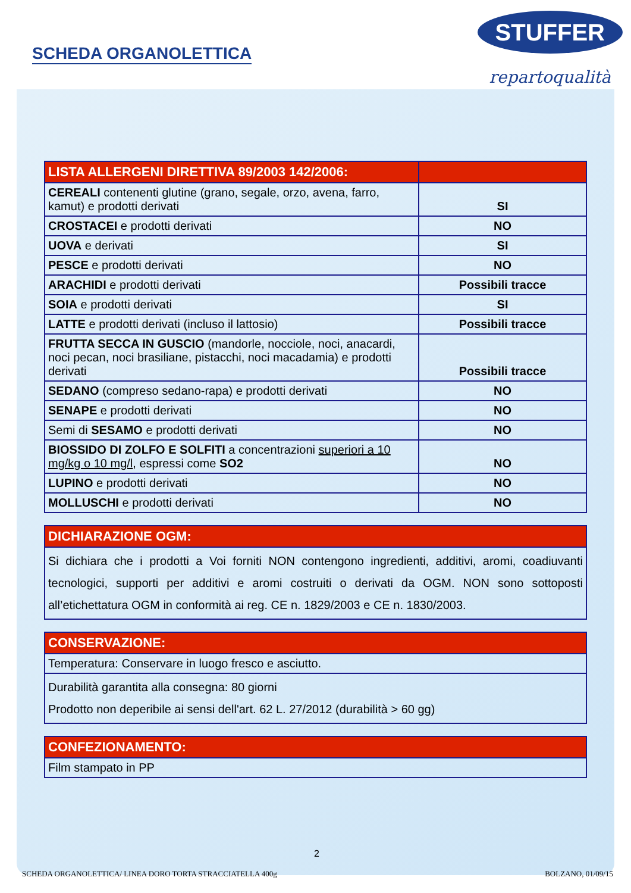SCHEDA ORGANOLETTICA
STUFFER
repartoqualità
| LISTA ALLERGENI DIRETTIVA 89/2003 142/2006: | |
| --- | --- |
| CEREALI contenenti glutine (grano, segale, orzo, avena, farro, kamut) e prodotti derivati | SI |
| CROSTACEI e prodotti derivati | NO |
| UOVA e derivati | SI |
| PESCE e prodotti derivati | NO |
| ARACHIDI e prodotti derivati | Possibili tracce |
| SOIA e prodotti derivati | SI |
| LATTE e prodotti derivati (incluso il lattosio) | Possibili tracce |
| FRUTTA SECCA IN GUSCIO (mandorle, nocciole, noci, anacardi, noci pecan, noci brasiliane, pistacchi, noci macadamia) e prodotti derivati | Possibili tracce |
| SEDANO (compreso sedano-rapa) e prodotti derivati | NO |
| SENAPE e prodotti derivati | NO |
| Semi di SESAMO e prodotti derivati | NO |
| BIOSSIDO DI ZOLFO E SOLFITI a concentrazioni superiori a 10 mg/kg o 10 mg/l , espressi come SO2 | NO |
| LUPINO e prodotti derivati | NO |
| MOLLUSCHI e prodotti derivati | NO |
| DICHIARAZIONE OGM: |
| --- |
| Si dichiara che i prodotti a Voi forniti NON contengono ingredienti, additivi, aromi, coadiuvanti tecnologici, supporti per additivi e aromi costruiti o derivati da OGM. NON sono sottoposti all’etichettatura OGM in conformità ai reg. CE n. 1829/2003 e CE n. 1830/2003. |
| CONSERVAZIONE: |
| --- |
| Temperatura: Conservare in luogo fresco e asciutto. |
| Durabilità garantita alla consegna: 80 giorni Prodotto non deperibile ai sensi dell'art. 62 L. 27/2012 (durabilità > 60 gg) |
| CONFEZIONAMENTO: |
| --- |
| Film stampato in PP |
2
SCHEDA ORGANOLETTICA/ LINEA DORO TORTA STRACCIATELLA 400g BOLZANO, 01/09/15